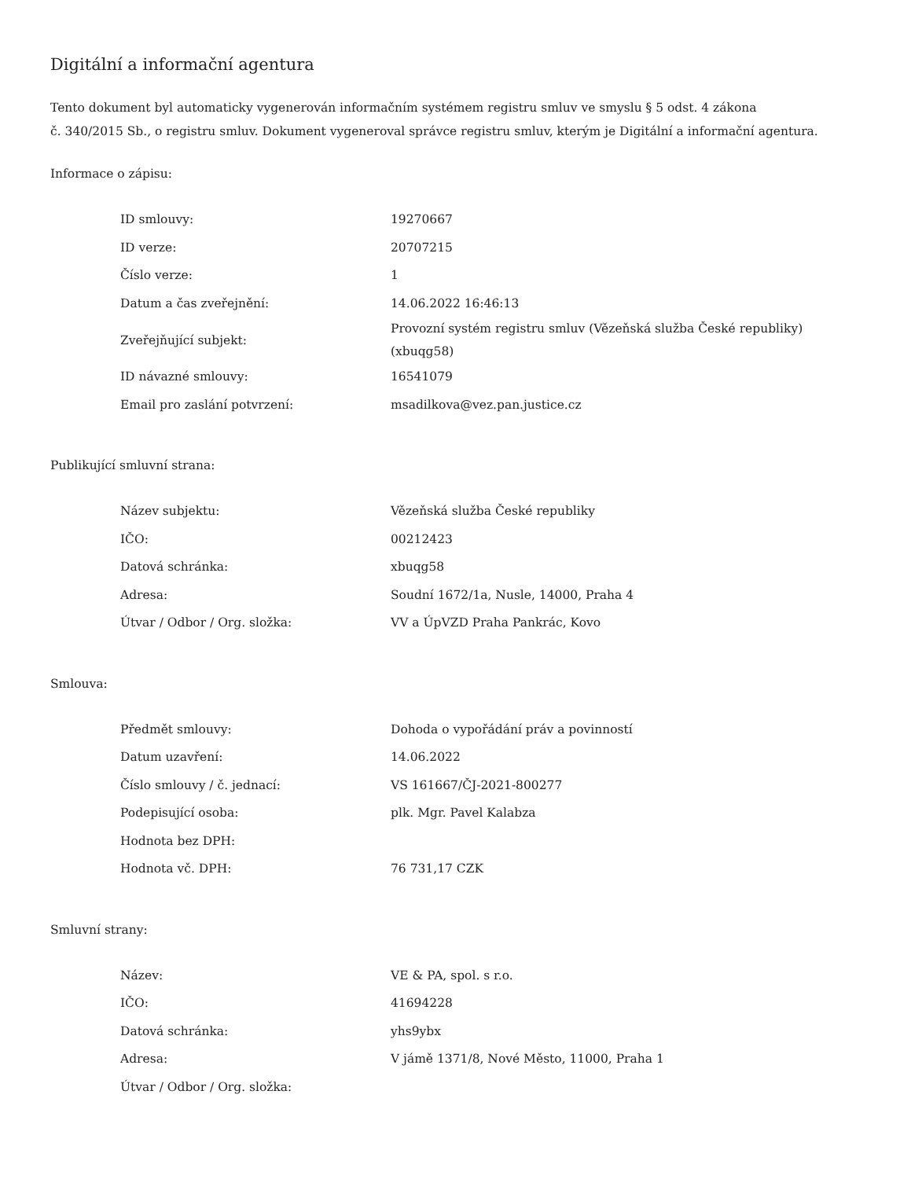Digitální a informační agentura
Tento dokument byl automaticky vygenerován informačním systémem registru smluv ve smyslu § 5 odst. 4 zákona
č. 340/2015 Sb., o registru smluv. Dokument vygeneroval správce registru smluv, kterým je Digitální a informační agentura.
Informace o zápisu:
| ID smlouvy: | 19270667 |
| ID verze: | 20707215 |
| Číslo verze: | 1 |
| Datum a čas zveřejnění: | 14.06.2022 16:46:13 |
| Zveřejňující subjekt: | Provozní systém registru smluv (Vězeňská služba České republiky) (xbuqg58) |
| ID návazné smlouvy: | 16541079 |
| Email pro zaslání potvrzení: | msadilkova@vez.pan.justice.cz |
Publikující smluvní strana:
| Název subjektu: | Vězeňská služba České republiky |
| IČO: | 00212423 |
| Datová schránka: | xbuqg58 |
| Adresa: | Soudní 1672/1a, Nusle, 14000, Praha 4 |
| Útvar / Odbor / Org. složka: | VV a ÚpVZD Praha Pankrác, Kovo |
Smlouva:
| Předmět smlouvy: | Dohoda o vypořádání práv a povinností |
| Datum uzavření: | 14.06.2022 |
| Číslo smlouvy / č. jednací: | VS 161667/ČJ-2021-800277 |
| Podepisující osoba: | plk. Mgr. Pavel Kalabza |
| Hodnota bez DPH: | |
| Hodnota vč. DPH: | 76 731,17 CZK |
Smluvní strany:
| Název: | VE & PA, spol. s r.o. |
| IČO: | 41694228 |
| Datová schránka: | yhs9ybx |
| Adresa: | V jámě 1371/8, Nové Město, 11000, Praha 1 |
| Útvar / Odbor / Org. složka: | |